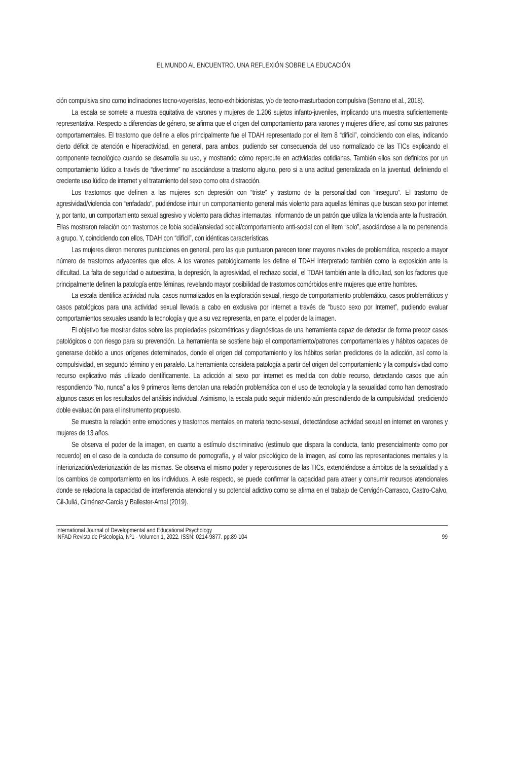EL MUNDO AL ENCUENTRO. UNA REFLEXIÓN SOBRE LA EDUCACIÓN
ción compulsiva sino como inclinaciones tecno-voyeristas, tecno-exhibicionistas, y/o de tecno-masturbacion compulsiva (Serrano et al., 2018).
La escala se somete a muestra equitativa de varones y mujeres de 1.206 sujetos infanto-juveniles, implicando una muestra suficientemente representativa. Respecto a diferencias de género, se afirma que el origen del comportamiento para varones y mujeres difiere, así como sus patrones comportamentales. El trastorno que define a ellos principalmente fue el TDAH representado por el ítem 8 “difícil”, coincidiendo con ellas, indicando cierto déficit de atención e hiperactividad, en general, para ambos, pudiendo ser consecuencia del uso normalizado de las TICs explicando el componente tecnológico cuando se desarrolla su uso, y mostrando cómo repercute en actividades cotidianas. También ellos son definidos por un comportamiento lúdico a través de “divertirme” no asociándose a trastorno alguno, pero si a una actitud generalizada en la juventud, definiendo el creciente uso lúdico de internet y el tratamiento del sexo como otra distracción.
Los trastornos que definen a las mujeres son depresión con “triste” y trastorno de la personalidad con “inseguro”. El trastorno de agresividad/violencia con “enfadado”, pudiéndose intuir un comportamiento general más violento para aquellas féminas que buscan sexo por internet y, por tanto, un comportamiento sexual agresivo y violento para dichas internautas, informando de un patrón que utiliza la violencia ante la frustración. Ellas mostraron relación con trastornos de fobia social/ansiedad social/comportamiento anti-social con el ítem “solo”, asociándose a la no pertenencia a grupo. Y, coincidiendo con ellos, TDAH con “difícil”, con idénticas características.
Las mujeres dieron menores puntaciones en general, pero las que puntuaron parecen tener mayores niveles de problemática, respecto a mayor número de trastornos adyacentes que ellos. A los varones patológicamente les define el TDAH interpretado también como la exposición ante la dificultad. La falta de seguridad o autoestima, la depresión, la agresividad, el rechazo social, el TDAH también ante la dificultad, son los factores que principalmente definen la patología entre féminas, revelando mayor posibilidad de trastornos comórbidos entre mujeres que entre hombres.
La escala identifica actividad nula, casos normalizados en la exploración sexual, riesgo de comportamiento problemático, casos problemáticos y casos patológicos para una actividad sexual llevada a cabo en exclusiva por internet a través de “busco sexo por Internet”, pudiendo evaluar comportamientos sexuales usando la tecnología y que a su vez representa, en parte, el poder de la imagen.
El objetivo fue mostrar datos sobre las propiedades psicométricas y diagnósticas de una herramienta capaz de detectar de forma precoz casos patológicos o con riesgo para su prevención. La herramienta se sostiene bajo el comportamiento/patrones comportamentales y hábitos capaces de generarse debido a unos orígenes determinados, donde el origen del comportamiento y los hábitos serían predictores de la adicción, así como la compulsividad, en segundo término y en paralelo. La herramienta considera patología a partir del origen del comportamiento y la compulsividad como recurso explicativo más utilizado científicamente. La adicción al sexo por internet es medida con doble recurso, detectando casos que aún respondiendo “No, nunca” a los 9 primeros ítems denotan una relación problemática con el uso de tecnología y la sexualidad como han demostrado algunos casos en los resultados del análisis individual. Asimismo, la escala pudo seguir midiendo aún prescindiendo de la compulsividad, prediciendo doble evaluación para el instrumento propuesto.
Se muestra la relación entre emociones y trastornos mentales en materia tecno-sexual, detectándose actividad sexual en internet en varones y mujeres de 13 años.
Se observa el poder de la imagen, en cuanto a estímulo discriminativo (estímulo que dispara la conducta, tanto presencialmente como por recuerdo) en el caso de la conducta de consumo de pornografía, y el valor psicológico de la imagen, así como las representaciones mentales y la interiorización/exteriorización de las mismas. Se observa el mismo poder y repercusiones de las TICs, extendiéndose a ámbitos de la sexualidad y a los cambios de comportamiento en los individuos. A este respecto, se puede confirmar la capacidad para atraer y consumir recursos atencionales donde se relaciona la capacidad de interferencia atencional y su potencial adictivo como se afirma en el trabajo de Cervigón-Carrasco, Castro-Calvo, Gil-Juliá, Giménez-García y Ballester-Arnal (2019).
International Journal of Developmental and Educational Psychology
INFAD Revista de Psicología, Nº1 - Volumen 1, 2022. ISSN: 0214-9877. pp:89-104
99